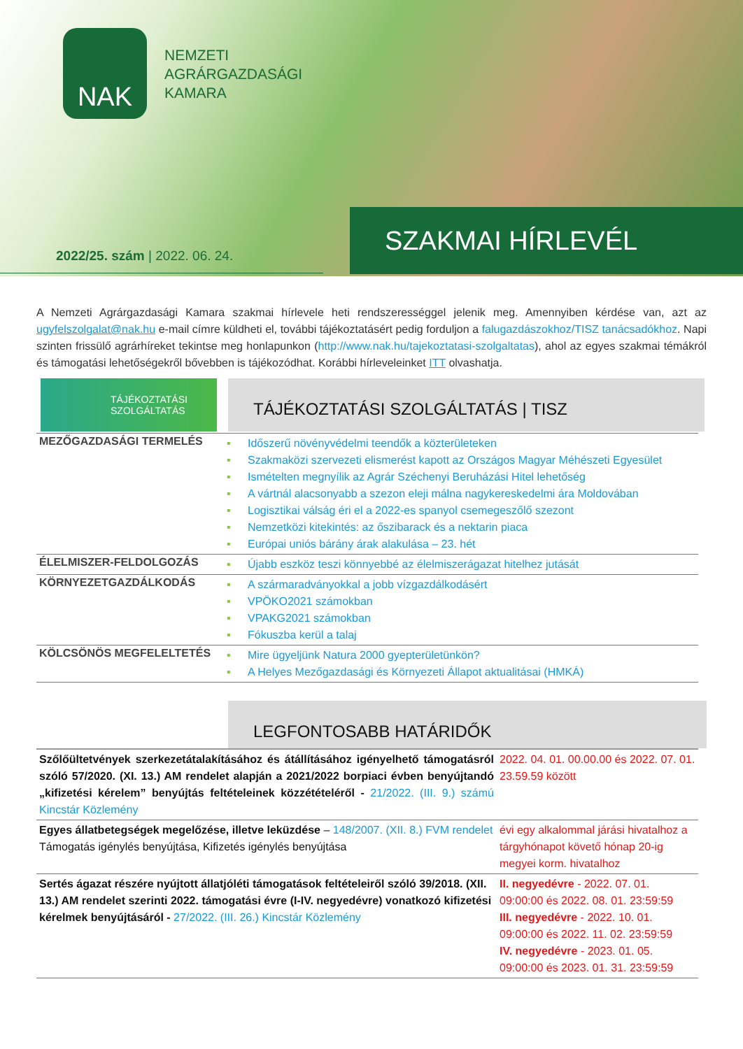NAK
NEMZETI
AGRÁRGAZDASÁGI
KAMARA
SZAKMAI HÍRLEVÉL
2022/25. szám | 2022. 06. 24.
A Nemzeti Agrárgazdasági Kamara szakmai hírlevele heti rendszerességgel jelenik meg. Amennyiben kérdése van, azt az ugyfelszolgalat@nak.hu e-mail címre küldheti el, további tájékoztatásért pedig forduljon a falugazdászokhoz/TISZ tanácsadókhoz. Napi szinten frissülő agrárhíreket tekintse meg honlapunkon (http://www.nak.hu/tajekoztatasi-szolgaltatas), ahol az egyes szakmai témákról és támogatási lehetőségekről bővebben is tájékozódhat. Korábbi hírleveleinket ITT olvashatja.
TÁJÉKOZTATÁSI
SZOLGÁLTATÁS
TÁJÉKOZTATÁSI SZOLGÁLTATÁS | TISZ
| MEZŐGAZDASÁGI TERMELÉS | ▪ Időszerű növényvédelmi teendők a közterületeken ▪ Szakmaközi szervezeti elismerést kapott az Országos Magyar Méhészeti Egyesület ▪ Ismételten megnyílik az Agrár Széchenyi Beruházási Hitel lehetőség ▪ A vártnál alacsonyabb a szezon eleji málna nagykereskedelmi ára Moldovában ▪ Logisztikai válság éri el a 2022-es spanyol csemegeszőlő szezont ▪ Nemzetközi kitekintés: az őszibarack és a nektarin piaca ▪ Európai uniós bárány árak alakulása – 23. hét |
| ÉLELMISZER-FELDOLGOZÁS | ▪ Újabb eszköz teszi könnyebbé az élelmiszerágazat hitelhez jutását |
| KÖRNYEZETGAZDÁLKODÁS | ▪ A szármaradványokkal a jobb vízgazdálkodásért ▪ VPÖKO2021 számokban ▪ VPAKG2021 számokban ▪ Fókuszba kerül a talaj |
| KÖLCSÖNÖS MEGFELELTETÉS | ▪ Mire ügyeljünk Natura 2000 gyepterületünkön? ▪ A Helyes Mezőgazdasági és Környezeti Állapot aktualitásai (HMKÁ) |
LEGFONTOSABB HATÁRIDŐK
| Szőlőültetvények szerkezetátalakításához és átállításához igényelhető támogatásról szóló 57/2020. (XI. 13.) AM rendelet alapján a 2021/2022 borpiaci évben benyújtandó „kifizetési kérelem” benyújtás feltételeinek közzétételéről - 21/2022. (III. 9.) számú Kincstár Közlemény | 2022. 04. 01. 00.00.00 és 2022. 07. 01. 23.59.59 között |
| Egyes állatbetegségek megelőzése, illetve leküzdése – 148/2007. (XII. 8.) FVM rendelet Támogatás igénylés benyújtása, Kifizetés igénylés benyújtása | évi egy alkalommal járási hivatalhoz a tárgyhónapot követő hónap 20-ig megyei korm. hivatalhoz |
| Sertés ágazat részére nyújtott állatjóléti támogatások feltételeiről szóló 39/2018. (XII. 13.) AM rendelet szerinti 2022. támogatási évre (I-IV. negyedévre) vonatkozó kifizetési kérelmek benyújtásáról - 27/2022. (III. 26.) Kincstár Közlemény | II. negyedévre - 2022. 07. 01. 09:00:00 és 2022. 08. 01. 23:59:59 III. negyedévre - 2022. 10. 01. 09:00:00 és 2022. 11. 02. 23:59:59 IV. negyedévre - 2023. 01. 05. 09:00:00 és 2023. 01. 31. 23:59:59 |